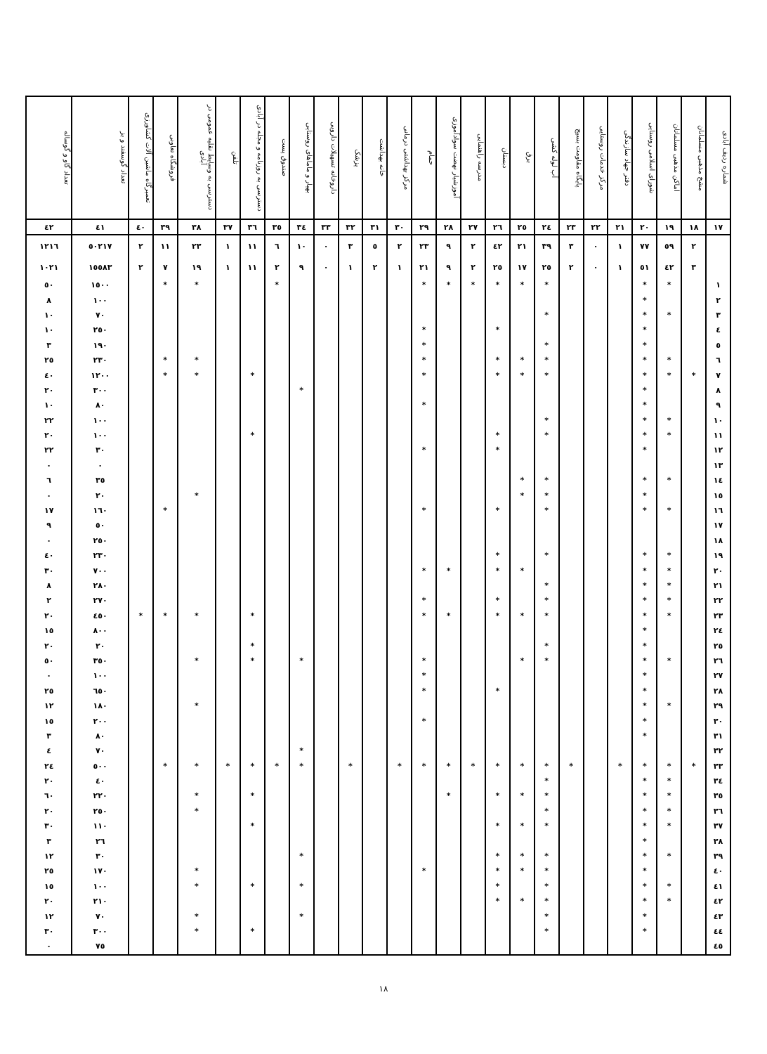| شماره ردیف آبادی | مشخ مذهبی مسلمانان | اماکن مذهبی مسلمانان | شورای اسلامی روستایی | دفتر جهاد سازندگی | مرکز خدمات روستایی | پایگاه مقاومت بسیج | آب لوله کشی | برق | دبستان | مدرسه راهنمایی | آموزشیار نهضت سوادآموزی | حمام | مرکز بهداشتی درمانی | خانه بهداشت | پزشک | داروخانه تسهیلات دارویی | بهیار و ماماهای روستایی | صندوق پست | دسترسی به روزنامه و مجله در آبادی | تلفن | دسترسی به وسایط نقلیه عمومی در آبادی | فروشگاه تعاونی | تعمیرگاه ماشین آلات کشاورزی | تعداد گوسفند و بز | تعداد گاو و گوساله |
| --- | --- | --- | --- | --- | --- | --- | --- | --- | --- | --- | --- | --- | --- | --- | --- | --- | --- | --- | --- | --- | --- | --- | --- | --- | --- |
| ١٧ | ١٨ | ١٩ | ٢٠ | ٢١ | ٢٢ | ٢٣ | ٢٤ | ٢٥ | ٢٦ | ٢٧ | ٢٨ | ٢٩ | ٣٠ | ٣١ | ٣٢ | ٣٣ | ٣٤ | ٣٥ | ٣٦ | ٣٧ | ٣٨ | ٣٩ | ٤٠ | ٤١ | ٤٢ |
| | ٢ | ٥٩ | ٧٧ | ١ | ٠ | ٣ | ٣٩ | ٢١ | ٤٢ | ٢ | ٩ | ٢٣ | ٢ | ٥ | ٣ | ٠ | ١٠ | ٦ | ١١ | ١ | ٢٣ | ١١ | ٢ | ٥٠٢١٧ | ١٢١٦ |
| | ٣ | ٤٢ | ٥١ | ١ | ٠ | ٢ | ٢٥ | ١٧ | ٢٥ | ٢ | ٩ | ٢١ | ١ | ٢ | ١ | ٠ | ٩ | ٢ | ١١ | ١ | ١٩ | ٧ | ٢ | ١٥٥٨٣ | ١٠٢١ |
| ١ | | * | * | | | | * | * | * | * | * | * | | | | | | * | | | * | * | | ١٥٠٠ | ٥٠ |
| ٢ | | | * | | | | | | | | | | | | | | | | | | | | | ١٠٠ | ٨ |
| ٣ | | * | * | | | | * | | | | | | | | | | | | | | | | | ٧٠ | ١٠ |
| ٤ | | | * | | | | | | * | | | * | | | | | | | | | | | | ٢٥٠ | ١٠ |
| ٥ | | | * | | | | * | | | | | * | | | | | | | | | | | | ١٩٠ | ٣ |
| ٦ | | * | * | | | | * | * | * | | | * | | | | | | | | | * | * | | ٢٣٠ | ٢٥ |
| ٧ | * | * | * | | | | * | * | * | | | * | | | | | | | * | | * | * | | ١٢٠٠ | ٤٠ |
| ٨ | | | * | | | | | | | | | | | | | | * | | | | | | | ٣٠٠ | ٢٠ |
| ٩ | | | * | | | | | | | | | * | | | | | | | | | | | | ٨٠ | ١٠ |
| ١٠ | | * | * | | | | * | | | | | | | | | | | | | | | | | ١٠٠ | ٢٢ |
| ١١ | | * | * | | | | * | | * | | | | | | | | | | * | | | | | ١٠٠ | ٢٠ |
| ١٢ | | | * | | | | | | * | | | * | | | | | | | | | | | | ٣٠ | ٢٢ |
| ١٣ | | | | | | | | | | | | | | | | | | | | | | | | ٠ | ٠ |
| ١٤ | | * | * | | | | * | * | | | | | | | | | | | | | | | | ٣٥ | ٦ |
| ١٥ | | | * | | | | * | * | | | | | | | | | | | | | * | | | ٢٠ | ٠ |
| ١٦ | | * | * | | | | * | | * | | | * | | | | | | | | | | * | | ١٦٠ | ١٧ |
| ١٧ | | | | | | | | | | | | | | | | | | | | | | | | ٥٠ | ٩ |
| ١٨ | | | | | | | | | | | | | | | | | | | | | | | | ٢٥٠ | ٠ |
| ١٩ | | * | * | | | | * | | * | | | | | | | | | | | | | | | ٢٣٠ | ٤٠ |
| ٢٠ | | * | * | | | | | * | * | | * | * | | | | | | | | | | | | ٧٠٠ | ٣٠ |
| ٢١ | | * | * | | | | * | | | | | | | | | | | | | | | | | ٢٨٠ | ٨ |
| ٢٢ | | * | * | | | | * | | * | | | * | | | | | | | | | | | | ٢٧٠ | ٢ |
| ٢٣ | | * | * | | | | * | * | * | | * | * | | | | | | | * | | * | * | * | ٤٥٠ | ٢٠ |
| ٢٤ | | | * | | | | | | | | | | | | | | | | | | | | | ٨٠٠ | ١٥ |
| ٢٥ | | | * | | | | * | | | | | | | | | | | | * | | | | | ٢٠ | ٢٠ |
| ٢٦ | | * | * | | | | * | * | | | | * | | | | | * | | * | | * | | | ٣٥٠ | ٥٠ |
| ٢٧ | | | * | | | | | | | | | * | | | | | | | | | | | | ١٠٠ | ٠ |
| ٢٨ | | | * | | | | | | * | | | * | | | | | | | | | | | | ٦٥٠ | ٢٥ |
| ٢٩ | | * | * | | | | | | | | | | | | | | | | | | * | | | ١٨٠ | ١٢ |
| ٣٠ | | | * | | | | | | | | | * | | | | | | | | | | | | ٢٠٠ | ١٥ |
| ٣١ | | | * | | | | | | | | | | | | | | | | | | | | | ٨٠ | ٣ |
| ٣٢ | | | | | | | | | | | | | | | | | * | | | | | | | ٧٠ | ٤ |
| ٣٣ | * | * | * | * | | * | * | * | * | * | * | * | * | | * | | * | * | * | * | * | * | | ٥٠٠ | ٢٤ |
| ٣٤ | | * | * | | | | * | | | | | | | | | | | | | | | | | ٤٠ | ٢٠ |
| ٣٥ | | * | * | | | | * | * | * | | * | | | | | | | | * | | * | | | ٢٢٠ | ٦٠ |
| ٣٦ | | * | * | | | | * | | | | | | | | | | | | | | * | | | ٢٥٠ | ٢٠ |
| ٣٧ | | * | * | | | | * | * | * | | | | | | | | | | * | | | | | ١١٠ | ٣٠ |
| ٣٨ | | | * | | | | | | | | | | | | | | | | | | | | | ٢٦ | ٣ |
| ٣٩ | | * | * | | | | * | * | * | | | | | | | | * | | | | | | | ٣٠ | ١٢ |
| ٤٠ | | | * | | | | * | * | * | | | * | | | | | | | | | * | | | ١٧٠ | ٢٥ |
| ٤١ | | * | * | | | | * | | * | | | | | | | | * | | * | | * | | | ١٠٠ | ١٥ |
| ٤٢ | | * | * | | | | * | * | * | | | | | | | | | | | | | | | ٢١٠ | ٢٠ |
| ٤٣ | | | * | | | | * | | | | | | | | | | * | | | | * | | | ٧٠ | ١٢ |
| ٤٤ | | | * | | | | * | | | | | | | | | | | | * | | * | | | ٣٠٠ | ٣٠ |
| ٤٥ | | | | | | | | | | | | | | | | | | | | | | | | ٧٥ | ٠ |
١٨